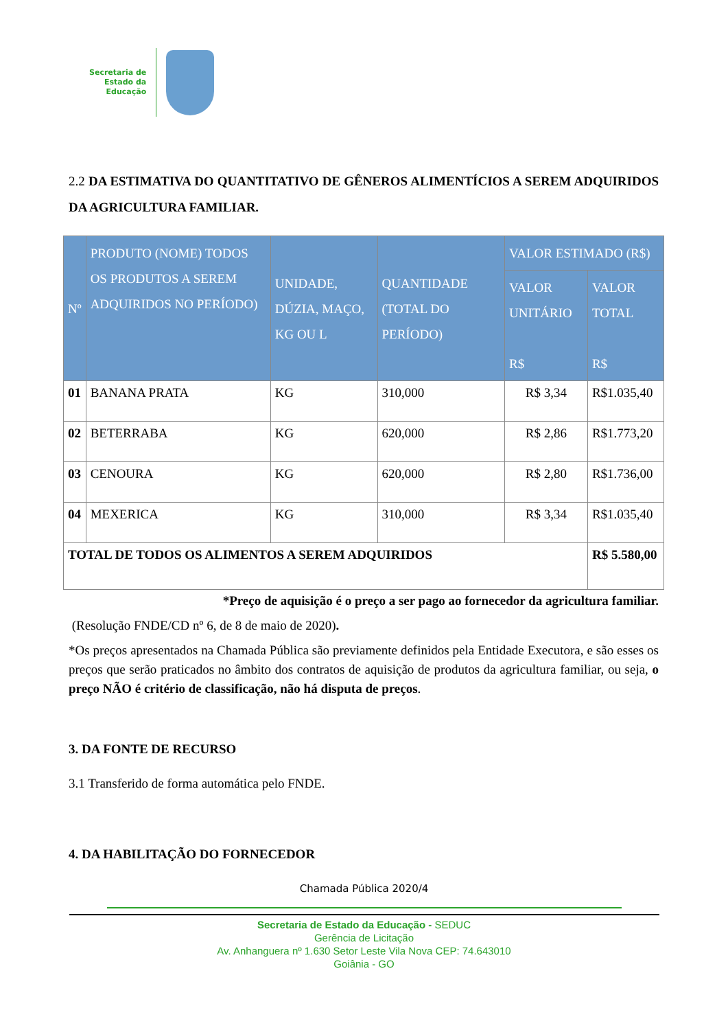Secretaria de
Estado da
Educação
2.2 DA ESTIMATIVA DO QUANTITATIVO DE GÊNEROS ALIMENTÍCIOS A SEREM ADQUIRIDOS DA AGRICULTURA FAMILIAR.
| Nº | PRODUTO (NOME) TODOS OS PRODUTOS A SEREM ADQUIRIDOS NO PERÍODO) | UNIDADE, DÚZIA, MAÇO, KG OU L | QUANTIDADE (TOTAL DO PERÍODO) | VALOR ESTIMADO (R$) | |
| --- | --- | --- | --- | --- | --- |
| | | | | VALOR UNITÁRIO R$ | VALOR TOTAL R$ |
| 01 | BANANA PRATA | KG | 310,000 | R$ 3,34 | R$1.035,40 |
| 02 | BETERRABA | KG | 620,000 | R$ 2,86 | R$1.773,20 |
| 03 | CENOURA | KG | 620,000 | R$ 2,80 | R$1.736,00 |
| 04 | MEXERICA | KG | 310,000 | R$ 3,34 | R$1.035,40 |
| TOTAL DE TODOS OS ALIMENTOS A SEREM ADQUIRIDOS | | | | | R$ 5.580,00 |
*Preço de aquisição é o preço a ser pago ao fornecedor da agricultura familiar.
(Resolução FNDE/CD nº 6, de 8 de maio de 2020).
*Os preços apresentados na Chamada Pública são previamente definidos pela Entidade Executora, e são esses os preços que serão praticados no âmbito dos contratos de aquisição de produtos da agricultura familiar, ou seja, o preço NÃO é critério de classificação, não há disputa de preços.
3. DA FONTE DE RECURSO
3.1 Transferido de forma automática pelo FNDE.
4. DA HABILITAÇÃO DO FORNECEDOR
Chamada Pública 2020/4
Secretaria de Estado da Educação - SEDUC
Gerência de Licitação
Av. Anhanguera nº 1.630 Setor Leste Vila Nova CEP: 74.643010
Goiânia - GO